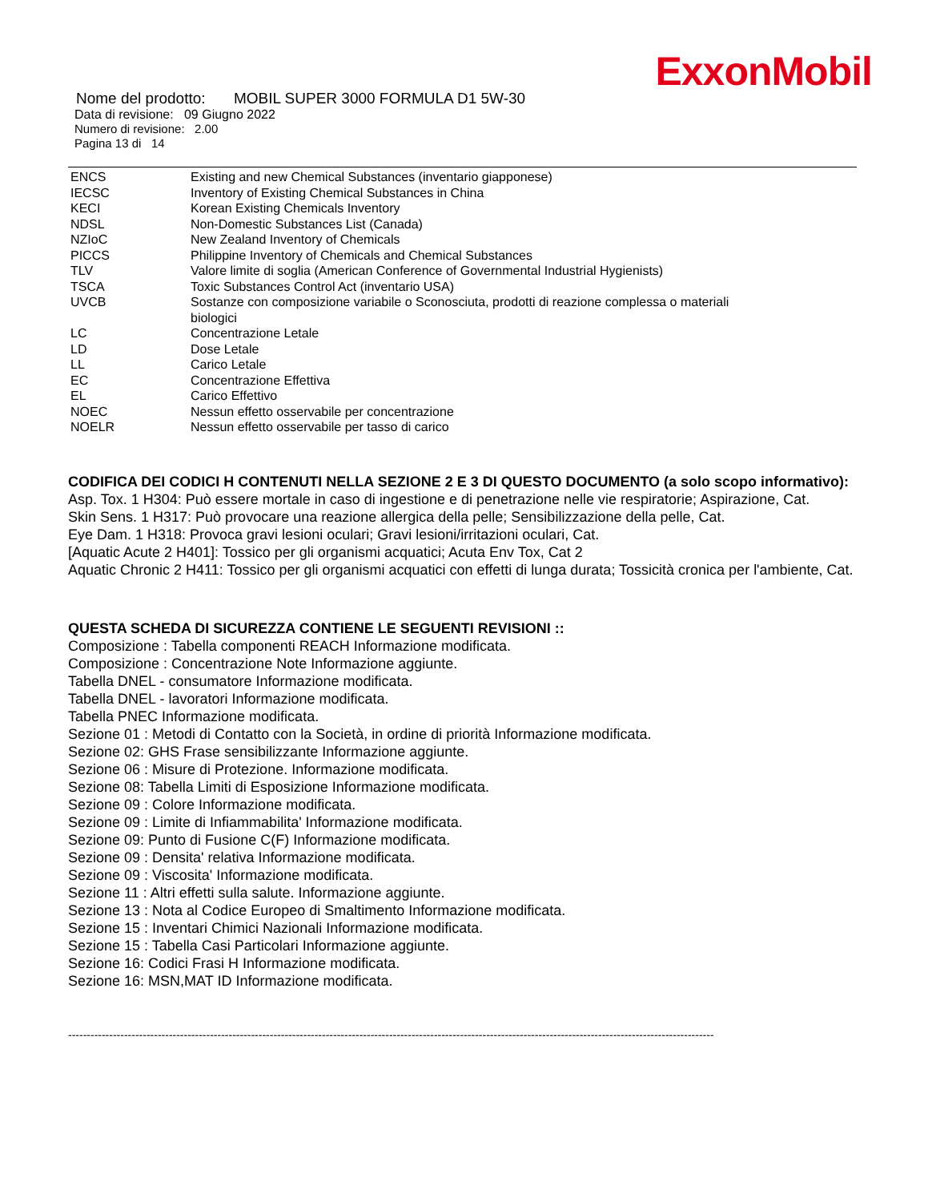ExxonMobil
Nome del prodotto: MOBIL SUPER 3000 FORMULA D1 5W-30
Data di revisione: 09 Giugno 2022
Numero di revisione: 2.00
Pagina 13 di 14
| ENCS | Existing and new Chemical Substances (inventario giapponese) |
| IECSC | Inventory of Existing Chemical Substances in China |
| KECI | Korean Existing Chemicals Inventory |
| NDSL | Non-Domestic Substances List (Canada) |
| NZIoC | New Zealand Inventory of Chemicals |
| PICCS | Philippine Inventory of Chemicals and Chemical Substances |
| TLV | Valore limite di soglia (American Conference of Governmental Industrial Hygienists) |
| TSCA | Toxic Substances Control Act (inventario USA) |
| UVCB | Sostanze con composizione variabile o Sconosciuta, prodotti di reazione complessa o materiali biologici |
| LC | Concentrazione Letale |
| LD | Dose Letale |
| LL | Carico Letale |
| EC | Concentrazione Effettiva |
| EL | Carico Effettivo |
| NOEC | Nessun effetto osservabile per concentrazione |
| NOELR | Nessun effetto osservabile per tasso di carico |
CODIFICA DEI CODICI H CONTENUTI NELLA SEZIONE 2 E 3 DI QUESTO DOCUMENTO (a solo scopo informativo):
Asp. Tox. 1 H304: Può essere mortale in caso di ingestione e di penetrazione nelle vie respiratorie; Aspirazione, Cat.
Skin Sens. 1 H317: Può provocare una reazione allergica della pelle; Sensibilizzazione della pelle, Cat.
Eye Dam. 1 H318: Provoca gravi lesioni oculari; Gravi lesioni/irritazioni oculari, Cat.
[Aquatic Acute 2 H401]: Tossico per gli organismi acquatici; Acuta Env Tox, Cat 2
Aquatic Chronic 2 H411: Tossico per gli organismi acquatici con effetti di lunga durata; Tossicità cronica per l'ambiente, Cat.
QUESTA SCHEDA DI SICUREZZA CONTIENE LE SEGUENTI REVISIONI ::
Composizione : Tabella componenti REACH Informazione modificata.
Composizione : Concentrazione Note Informazione aggiunte.
Tabella DNEL - consumatore Informazione modificata.
Tabella DNEL - lavoratori Informazione modificata.
Tabella PNEC Informazione modificata.
Sezione 01 : Metodi di Contatto con la Società, in ordine di priorità Informazione modificata.
Sezione 02: GHS Frase sensibilizzante Informazione aggiunte.
Sezione 06 : Misure di Protezione. Informazione modificata.
Sezione 08: Tabella Limiti di Esposizione Informazione modificata.
Sezione 09 : Colore Informazione modificata.
Sezione 09 : Limite di Infiammabilita' Informazione modificata.
Sezione 09: Punto di Fusione C(F) Informazione modificata.
Sezione 09 : Densita' relativa Informazione modificata.
Sezione 09 : Viscosita' Informazione modificata.
Sezione 11 : Altri effetti sulla salute. Informazione aggiunte.
Sezione 13 : Nota al Codice Europeo di Smaltimento Informazione modificata.
Sezione 15 : Inventari Chimici Nazionali Informazione modificata.
Sezione 15 : Tabella Casi Particolari Informazione aggiunte.
Sezione 16: Codici Frasi H Informazione modificata.
Sezione 16: MSN,MAT ID Informazione modificata.
-----------------------------------------------------------------------------------------------------------------------------------------------------------------------------